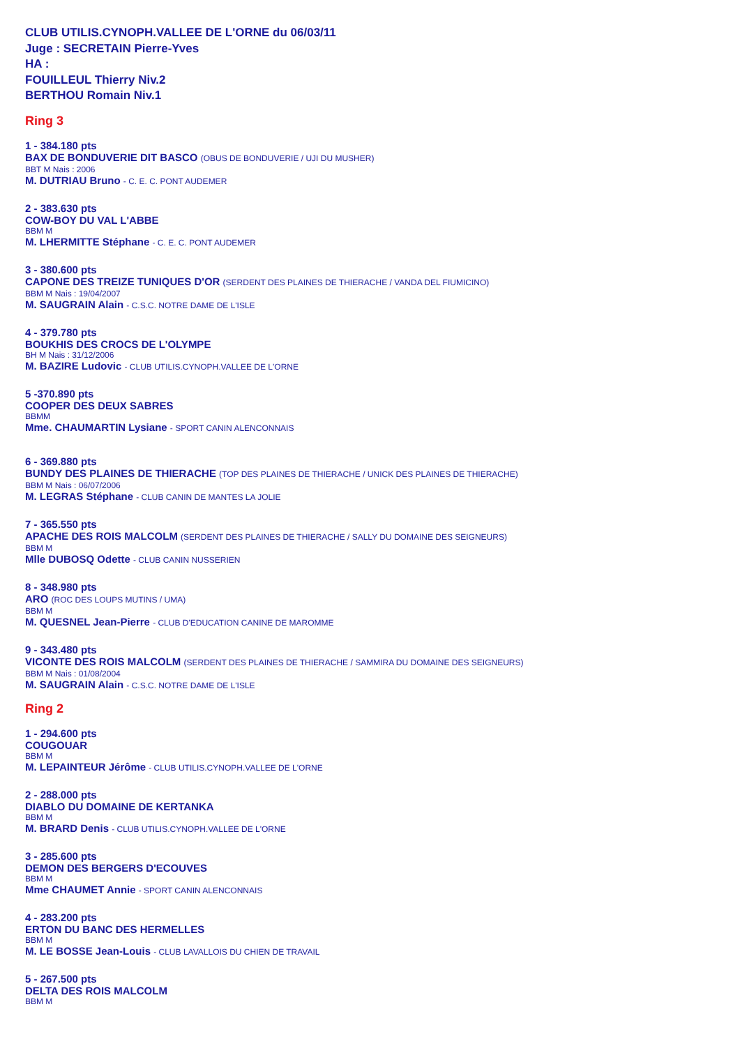CLUB UTILIS.CYNOPH.VALLEE DE L'ORNE du 06/03/11
Juge : SECRETAIN Pierre-Yves
HA :
FOUILLEUL Thierry Niv.2
BERTHOU Romain Niv.1
Ring 3
1 - 384.180 pts
BAX DE BONDUVERIE DIT BASCO (OBUS DE BONDUVERIE / UJI DU MUSHER)
BBT M Nais : 2006
M. DUTRIAU Bruno - C. E. C. PONT AUDEMER
2 - 383.630 pts
COW-BOY DU VAL L'ABBE
BBM M
M. LHERMITTE Stéphane - C. E. C. PONT AUDEMER
3 - 380.600 pts
CAPONE DES TREIZE TUNIQUES D'OR (SERDENT DES PLAINES DE THIERACHE / VANDA DEL FIUMICINO)
BBM M Nais : 19/04/2007
M. SAUGRAIN Alain - C.S.C. NOTRE DAME DE L'ISLE
4 - 379.780 pts
BOUKHIS DES CROCS DE L'OLYMPE
BH M Nais : 31/12/2006
M. BAZIRE Ludovic - CLUB UTILIS.CYNOPH.VALLEE DE L'ORNE
5 -370.890 pts
COOPER DES DEUX SABRES
BBMM
Mme. CHAUMARTIN Lysiane - SPORT CANIN ALENCONNAIS
6 - 369.880 pts
BUNDY DES PLAINES DE THIERACHE (TOP DES PLAINES DE THIERACHE / UNICK DES PLAINES DE THIERACHE)
BBM M Nais : 06/07/2006
M. LEGRAS Stéphane - CLUB CANIN DE MANTES LA JOLIE
7 - 365.550 pts
APACHE DES ROIS MALCOLM (SERDENT DES PLAINES DE THIERACHE / SALLY DU DOMAINE DES SEIGNEURS)
BBM M
Mlle DUBOSQ Odette - CLUB CANIN NUSSERIEN
8 - 348.980 pts
ARO (ROC DES LOUPS MUTINS / UMA)
BBM M
M. QUESNEL Jean-Pierre - CLUB D'EDUCATION CANINE DE MAROMME
9 - 343.480 pts
VICONTE DES ROIS MALCOLM (SERDENT DES PLAINES DE THIERACHE / SAMMIRA DU DOMAINE DES SEIGNEURS)
BBM M Nais : 01/08/2004
M. SAUGRAIN Alain - C.S.C. NOTRE DAME DE L'ISLE
Ring 2
1 - 294.600 pts
COUGOUAR
BBM M
M. LEPAINTEUR Jérôme - CLUB UTILIS.CYNOPH.VALLEE DE L'ORNE
2 - 288.000 pts
DIABLO DU DOMAINE DE KERTANKA
BBM M
M. BRARD Denis - CLUB UTILIS.CYNOPH.VALLEE DE L'ORNE
3 - 285.600 pts
DEMON DES BERGERS D'ECOUVES
BBM M
Mme CHAUMET Annie - SPORT CANIN ALENCONNAIS
4 - 283.200 pts
ERTON DU BANC DES HERMELLES
BBM M
M. LE BOSSE Jean-Louis - CLUB LAVALLOIS DU CHIEN DE TRAVAIL
5 - 267.500 pts
DELTA DES ROIS MALCOLM
BBM M